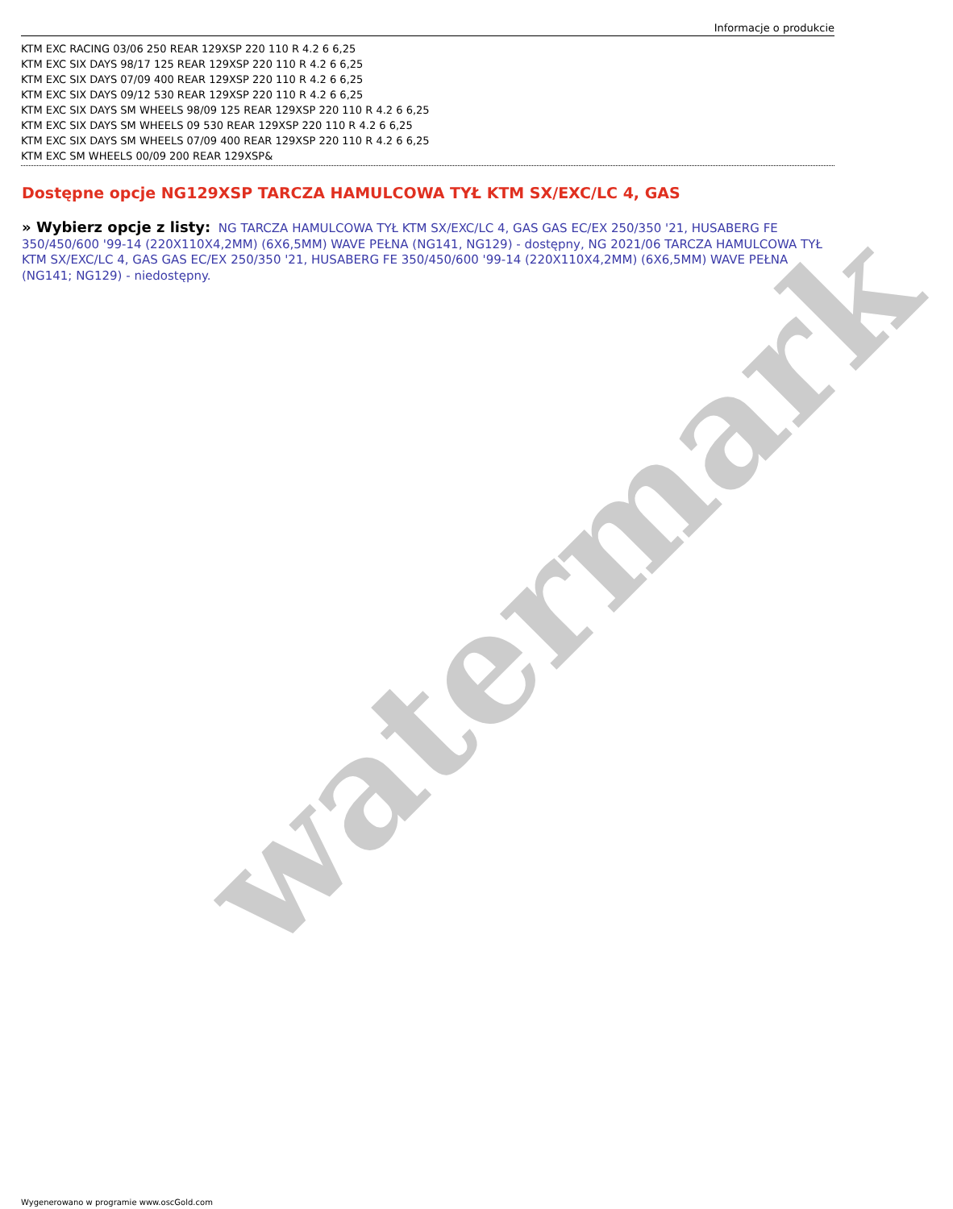watermark
Informacje o produkcie
KTM EXC RACING 03/06 250 REAR 129XSP 220 110 R 4.2 6 6,25
KTM EXC SIX DAYS 98/17 125 REAR 129XSP 220 110 R 4.2 6 6,25
KTM EXC SIX DAYS 07/09 400 REAR 129XSP 220 110 R 4.2 6 6,25
KTM EXC SIX DAYS 09/12 530 REAR 129XSP 220 110 R 4.2 6 6,25
KTM EXC SIX DAYS SM WHEELS 98/09 125 REAR 129XSP 220 110 R 4.2 6 6,25
KTM EXC SIX DAYS SM WHEELS 09 530 REAR 129XSP 220 110 R 4.2 6 6,25
KTM EXC SIX DAYS SM WHEELS 07/09 400 REAR 129XSP 220 110 R 4.2 6 6,25
KTM EXC SM WHEELS 00/09 200 REAR 129XSP&
Dostępne opcje NG129XSP TARCZA HAMULCOWA TYŁ KTM SX/EXC/LC 4, GAS
» Wybierz opcje z listy: NG TARCZA HAMULCOWA TYŁ KTM SX/EXC/LC 4, GAS GAS EC/EX 250/350 '21, HUSABERG FE 350/450/600 '99-14 (220X110X4,2MM) (6X6,5MM) WAVE PEŁNA (NG141, NG129) - dostępny, NG 2021/06 TARCZA HAMULCOWA TYŁ KTM SX/EXC/LC 4, GAS GAS EC/EX 250/350 '21, HUSABERG FE 350/450/600 '99-14 (220X110X4,2MM) (6X6,5MM) WAVE PEŁNA (NG141; NG129) - niedostępny.
Wygenerowano w programie www.oscGold.com